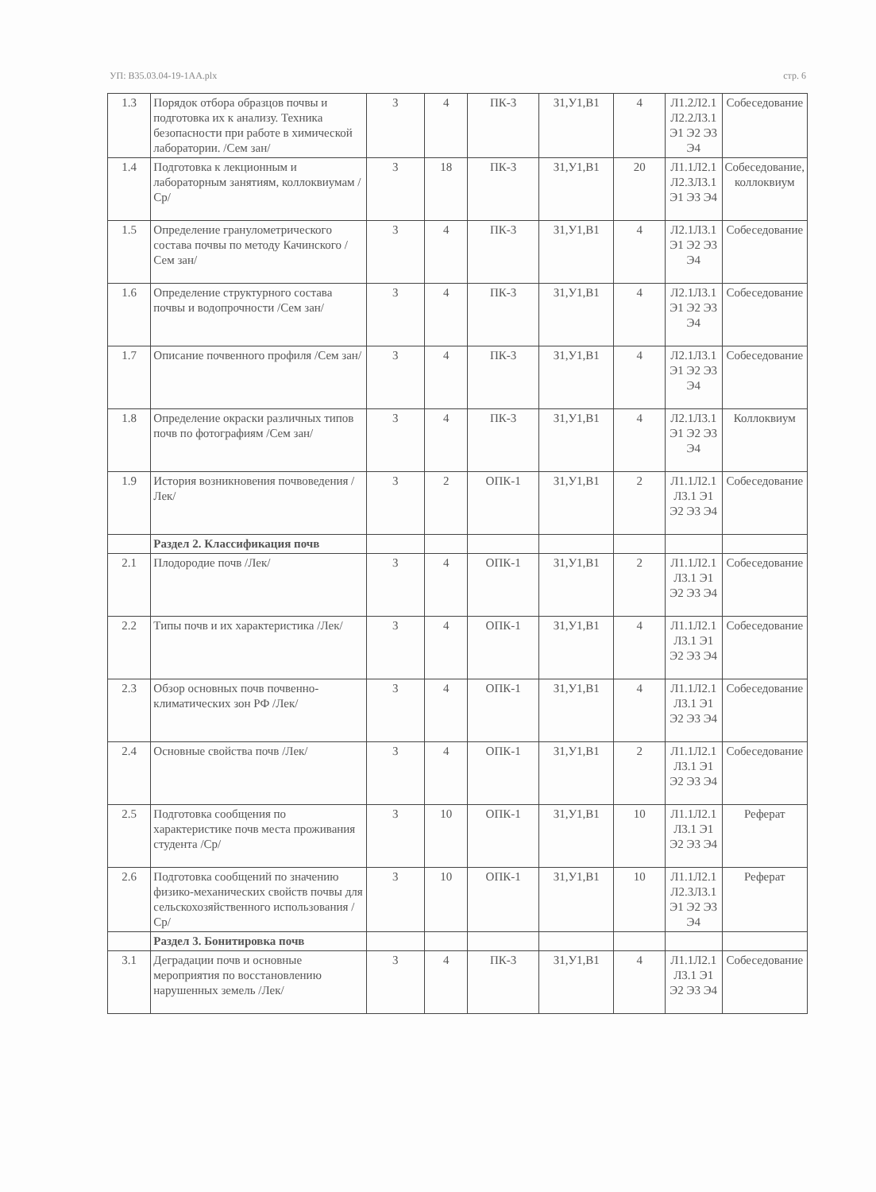УП: B35.03.04-19-1АА.plx стр. 6
| 1.3 | Порядок отбора образцов почвы и подготовка их к анализу. Техника безопасности при работе в химической лаборатории. /Сем зан/ | 3 | 4 | ПК-3 | З1,У1,В1 | 4 | Л1.2Л2.1 Л2.2Л3.1 Э1 Э2 Э3 Э4 | Собеседование |
| 1.4 | Подготовка к лекционным и лабораторным занятиям, коллоквиумам /Ср/ | 3 | 18 | ПК-3 | З1,У1,В1 | 20 | Л1.1Л2.1 Л2.3Л3.1 Э1 Э3 Э4 | Собеседование, коллоквиум |
| 1.5 | Определение гранулометрического состава почвы по методу Качинского /Сем зан/ | 3 | 4 | ПК-3 | З1,У1,В1 | 4 | Л2.1Л3.1 Э1 Э2 Э3 Э4 | Собеседование |
| 1.6 | Определение структурного состава почвы и водопрочности /Сем зан/ | 3 | 4 | ПК-3 | З1,У1,В1 | 4 | Л2.1Л3.1 Э1 Э2 Э3 Э4 | Собеседование |
| 1.7 | Описание почвенного профиля /Сем зан/ | 3 | 4 | ПК-3 | З1,У1,В1 | 4 | Л2.1Л3.1 Э1 Э2 Э3 Э4 | Собеседование |
| 1.8 | Определение окраски различных типов почв по фотографиям /Сем зан/ | 3 | 4 | ПК-3 | З1,У1,В1 | 4 | Л2.1Л3.1 Э1 Э2 Э3 Э4 | Коллоквиум |
| 1.9 | История возникновения почвоведения /Лек/ | 3 | 2 | ОПК-1 | З1,У1,В1 | 2 | Л1.1Л2.1 Л3.1 Э1 Э2 Э3 Э4 | Собеседование |
| | Раздел 2. Классификация почв | | | | | | | |
| 2.1 | Плодородие почв /Лек/ | 3 | 4 | ОПК-1 | З1,У1,В1 | 2 | Л1.1Л2.1 Л3.1 Э1 Э2 Э3 Э4 | Собеседование |
| 2.2 | Типы почв и их характеристика /Лек/ | 3 | 4 | ОПК-1 | З1,У1,В1 | 4 | Л1.1Л2.1 Л3.1 Э1 Э2 Э3 Э4 | Собеседование |
| 2.3 | Обзор основных почв почвенно-климатических зон РФ /Лек/ | 3 | 4 | ОПК-1 | З1,У1,В1 | 4 | Л1.1Л2.1 Л3.1 Э1 Э2 Э3 Э4 | Собеседование |
| 2.4 | Основные свойства почв /Лек/ | 3 | 4 | ОПК-1 | З1,У1,В1 | 2 | Л1.1Л2.1 Л3.1 Э1 Э2 Э3 Э4 | Собеседование |
| 2.5 | Подготовка сообщения по характеристике почв места проживания студента /Ср/ | 3 | 10 | ОПК-1 | З1,У1,В1 | 10 | Л1.1Л2.1 Л3.1 Э1 Э2 Э3 Э4 | Реферат |
| 2.6 | Подготовка сообщений по значению физико-механических свойств почвы для сельскохозяйственного использования /Ср/ | 3 | 10 | ОПК-1 | З1,У1,В1 | 10 | Л1.1Л2.1 Л2.3Л3.1 Э1 Э2 Э3 Э4 | Реферат |
| | Раздел 3. Бонитировка почв | | | | | | | |
| 3.1 | Деградации почв и основные мероприятия по восстановлению нарушенных земель /Лек/ | 3 | 4 | ПК-3 | З1,У1,В1 | 4 | Л1.1Л2.1 Л3.1 Э1 Э2 Э3 Э4 | Собеседование |